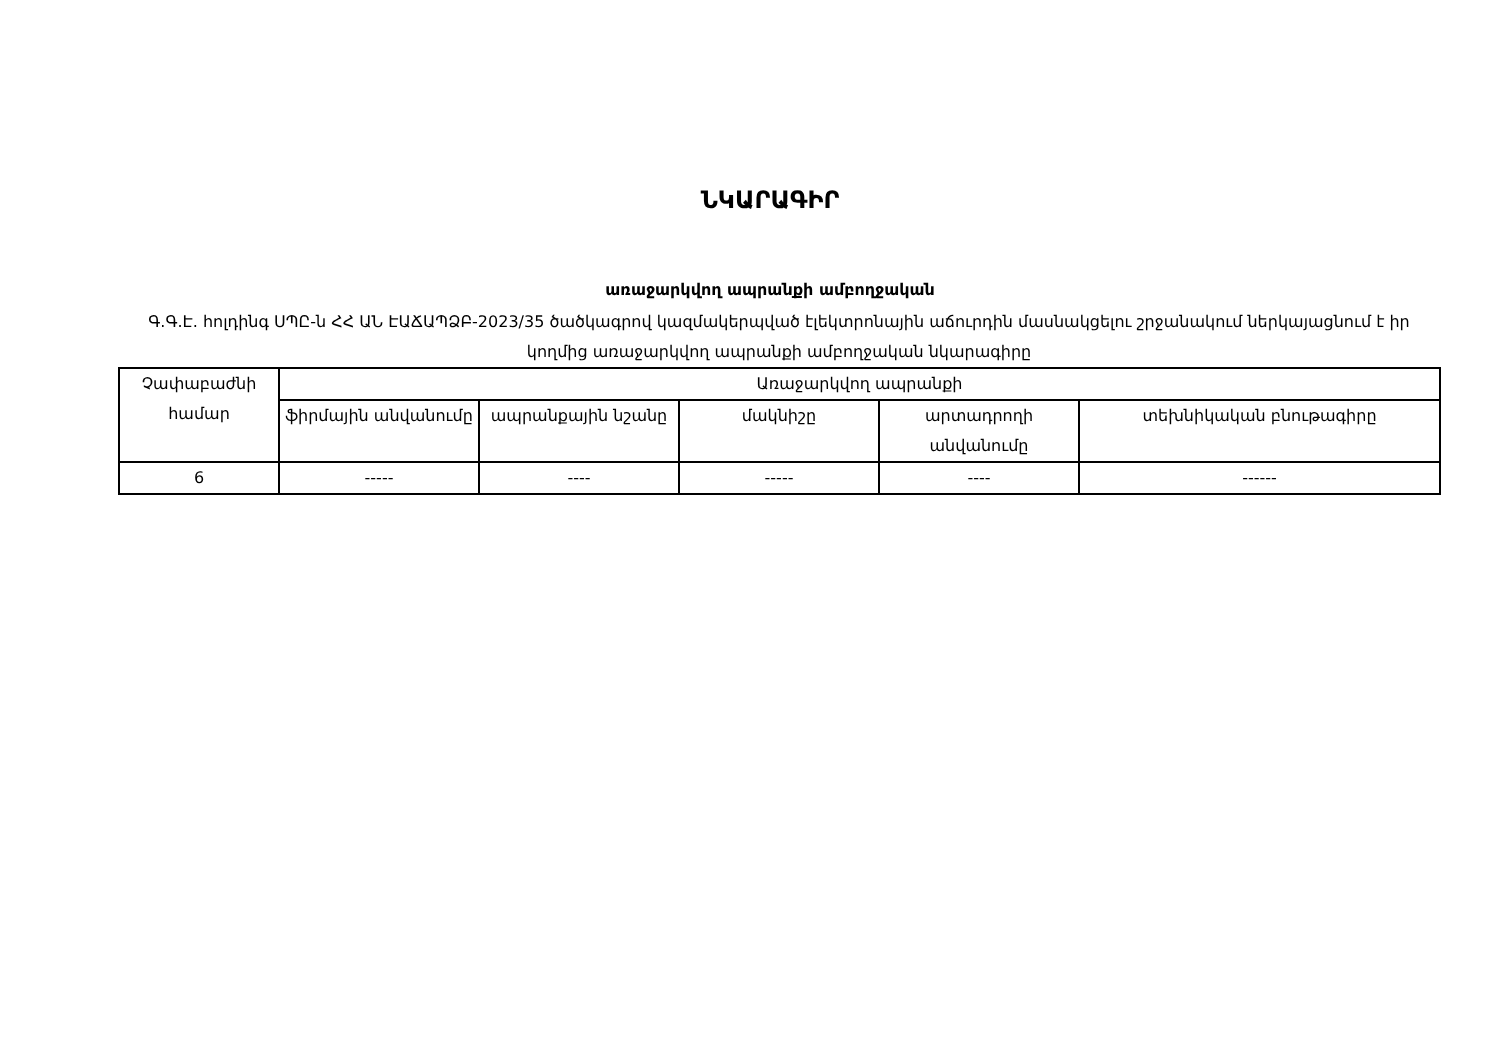ՆԿԱՐԱԳԻՐ
առաջարկվող ապրանքի ամբողջական
Գ.Գ.Է. հոլդինգ ՍՊԸ-ն ՀՀ ԱՆ ԷԱՃԱՊՁԲ-2023/35 ծածկագրով կազմակերպված էլեկտրոնային աճուրդին մասնակցելու շրջանակում ներկայացնում է իր կողմից առաջարկվող ապրանքի ամբողջական նկարագիրը
| Չափաբաժնի համար | Առաջարկվող ապրանքի | | | | |
| --- | --- | --- | --- | --- | --- |
| | ֆիրմային անվանումը | ապրանքային նշանը | մակնիշը | արտադրողի անվանումը | տեխնիկական բնութագիրը |
| 6 | ----- | ---- | ----- | ---- | ------ |